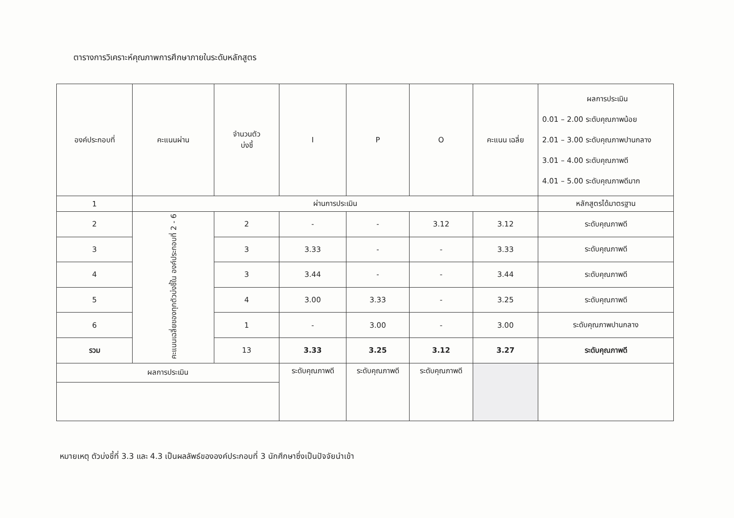ตารางการวิเคราะห์คุณภาพการศึกษาภายในระดับหลักสูตร
| องค์ประกอบที่ | คะแนนผ่าน | จำนวนตัว บ่งชี้ | I | P | O | คะแนน เฉลี่ย | ผลการประเมิน 0.01 – 2.00 ระดับคุณภาพน้อย 2.01 – 3.00 ระดับคุณภาพปานกลาง 3.01 – 4.00 ระดับคุณภาพดี 4.01 – 5.00 ระดับคุณภาพดีมาก |
| --- | --- | --- | --- | --- | --- | --- | --- |
| 1 | ผ่านการประเมิน | | | | | | หลักสูตรได้มาตรฐาน |
| 2 | คะแนนเฉลี่ยของทุกตัวบ่งชี้ใน องค์ประกอบที่ 2 - 6 | 2 | - | - | 3.12 | 3.12 | ระดับคุณภาพดี |
| 3 | | 3 | 3.33 | - | - | 3.33 | ระดับคุณภาพดี |
| 4 | | 3 | 3.44 | - | - | 3.44 | ระดับคุณภาพดี |
| 5 | | 4 | 3.00 | 3.33 | - | 3.25 | ระดับคุณภาพดี |
| 6 | | 1 | - | 3.00 | - | 3.00 | ระดับคุณภาพปานกลาง |
| รวม | | 13 | 3.33 | 3.25 | 3.12 | 3.27 | ระดับคุณภาพดี |
| ผลการประเมิน | | | ระดับคุณภาพดี | ระดับคุณภาพดี | ระดับคุณภาพดี | | |
หมายเหตุ ตัวบ่งชี้ที่ 3.3 และ 4.3 เป็นผลลัพธ์ขององค์ประกอบที่ 3 นักศึกษาซึ่งเป็นปัจจัยนำเข้า